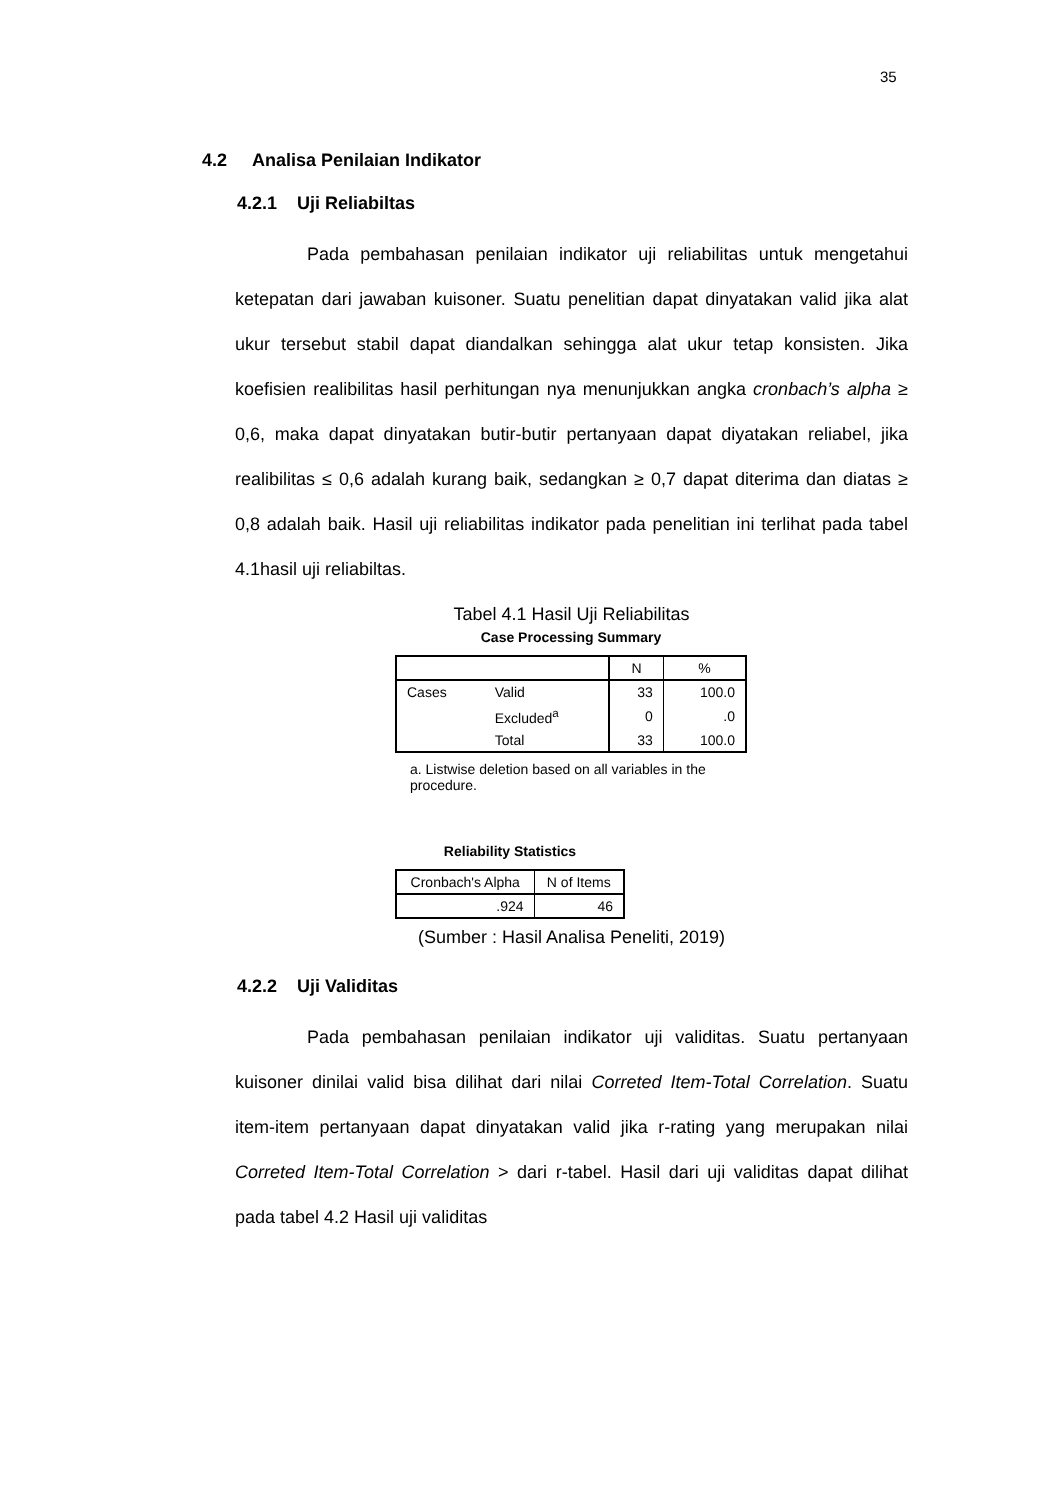35
4.2 Analisa Penilaian Indikator
4.2.1 Uji Reliabiltas
Pada pembahasan penilaian indikator uji reliabilitas untuk mengetahui ketepatan dari jawaban kuisoner. Suatu penelitian dapat dinyatakan valid jika alat ukur tersebut stabil dapat diandalkan sehingga alat ukur tetap konsisten. Jika koefisien realibilitas hasil perhitungan nya menunjukkan angka cronbach’s alpha ≥ 0,6, maka dapat dinyatakan butir-butir pertanyaan dapat diyatakan reliabel, jika realibilitas ≤ 0,6 adalah kurang baik, sedangkan ≥ 0,7 dapat diterima dan diatas ≥ 0,8 adalah baik. Hasil uji reliabilitas indikator pada penelitian ini terlihat pada tabel 4.1hasil uji reliabiltas.
Tabel 4.1 Hasil Uji Reliabilitas
Case Processing Summary
| | | N | % |
| --- | --- | --- | --- |
| Cases | Valid | 33 | 100.0 |
| | Excluded<sup>a</sup> | 0 | .0 |
| | Total | 33 | 100.0 |
a. Listwise deletion based on all variables in the procedure.
Reliability Statistics
| Cronbach's Alpha | N of Items |
| --- | --- |
| .924 | 46 |
(Sumber : Hasil Analisa Peneliti, 2019)
4.2.2 Uji Validitas
Pada pembahasan penilaian indikator uji validitas. Suatu pertanyaan kuisoner dinilai valid bisa dilihat dari nilai Correted Item-Total Correlation. Suatu item-item pertanyaan dapat dinyatakan valid jika r-rating yang merupakan nilai Correted Item-Total Correlation > dari r-tabel. Hasil dari uji validitas dapat dilihat pada tabel 4.2 Hasil uji validitas